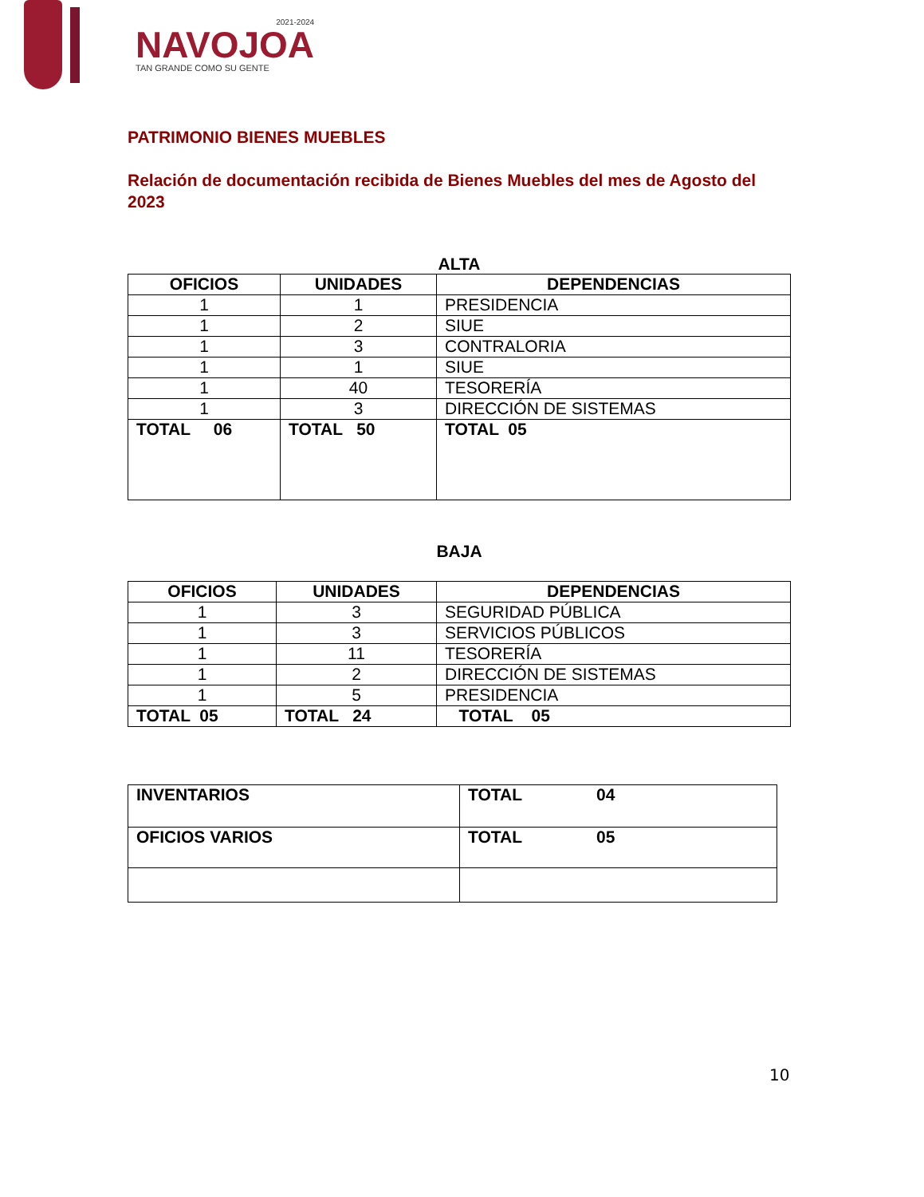2021-2024
NAVOJOA
TAN GRANDE COMO SU GENTE
PATRIMONIO BIENES MUEBLES
Relación de documentación recibida de Bienes Muebles del mes de Agosto del 2023
ALTA
| OFICIOS | UNIDADES | DEPENDENCIAS |
| --- | --- | --- |
| 1 | 1 | PRESIDENCIA |
| 1 | 2 | SIUE |
| 1 | 3 | CONTRALORIA |
| 1 | 1 | SIUE |
| 1 | 40 | TESORERÍA |
| 1 | 3 | DIRECCIÓN DE SISTEMAS |
| TOTAL 06 | TOTAL 50 | TOTAL 05 |
BAJA
| OFICIOS | UNIDADES | DEPENDENCIAS |
| --- | --- | --- |
| 1 | 3 | SEGURIDAD PÚBLICA |
| 1 | 3 | SERVICIOS PÚBLICOS |
| 1 | 11 | TESORERÍA |
| 1 | 2 | DIRECCIÓN DE SISTEMAS |
| 1 | 5 | PRESIDENCIA |
| TOTAL 05 | TOTAL 24 | TOTAL 05 |
| INVENTARIOS | TOTAL 04 |
| OFICIOS VARIOS | TOTAL 05 |
10